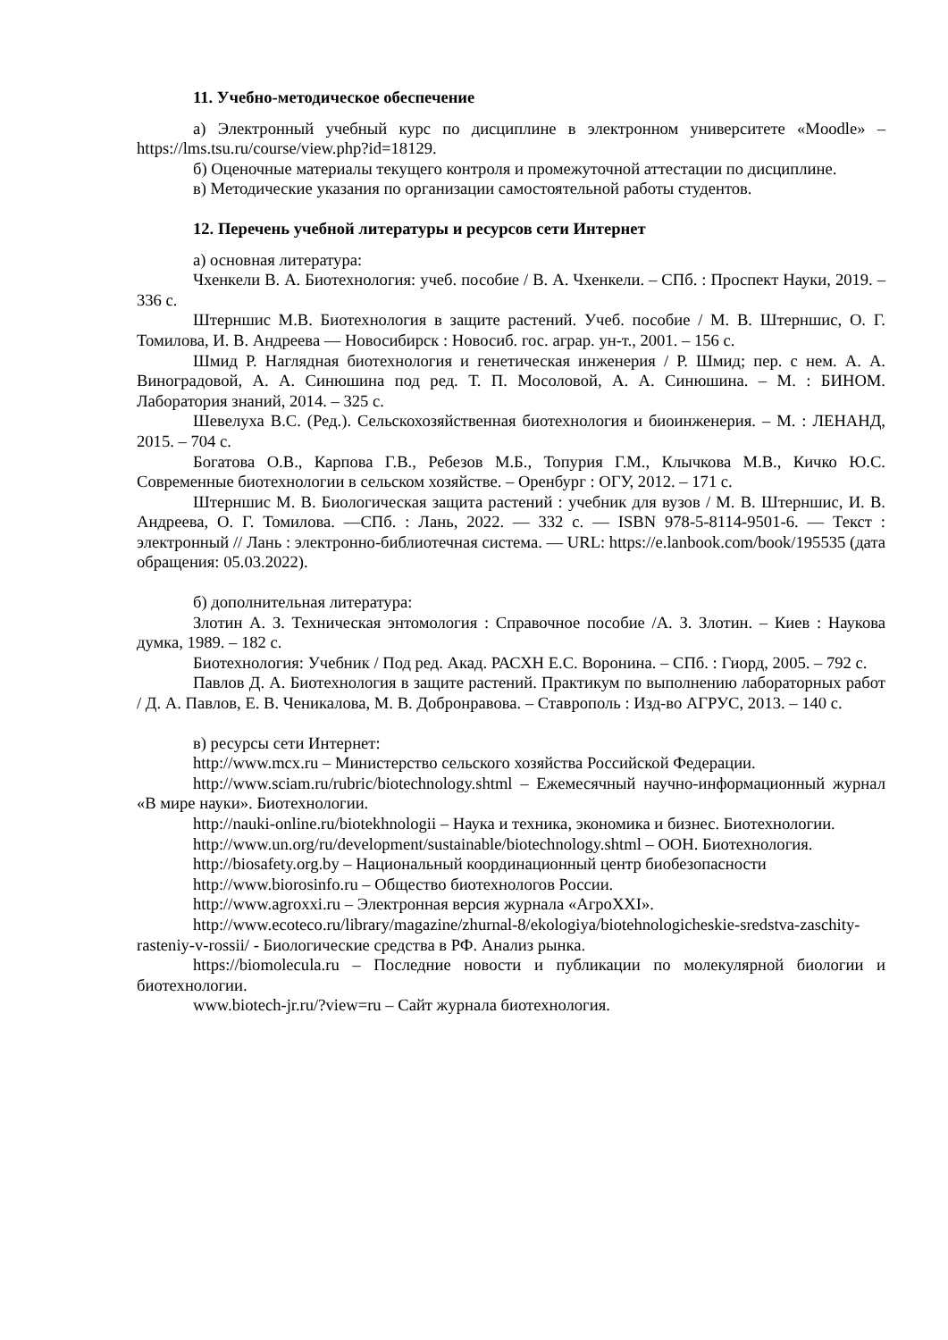11. Учебно-методическое обеспечение
а) Электронный учебный курс по дисциплине в электронном университете «Moodle» – https://lms.tsu.ru/course/view.php?id=18129.
б) Оценочные материалы текущего контроля и промежуточной аттестации по дисциплине.
в) Методические указания по организации самостоятельной работы студентов.
12. Перечень учебной литературы и ресурсов сети Интернет
а) основная литература:
Чхенкели В. А. Биотехнология: учеб. пособие / В. А. Чхенкели. – СПб. : Проспект Науки, 2019. – 336 с.
Штерншис М.В. Биотехнология в защите растений. Учеб. пособие / М. В. Штерншис, О. Г. Томилова, И. В. Андреева — Новосибирск : Новосиб. гос. аграр. ун-т., 2001. – 156 с.
Шмид Р. Наглядная биотехнология и генетическая инженерия / Р. Шмид; пер. с нем. А. А. Виноградовой, А. А. Синюшина под ред. Т. П. Мосоловой, А. А. Синюшина. – М. : БИНОМ. Лаборатория знаний, 2014. – 325 с.
Шевелуха В.С. (Ред.). Сельскохозяйственная биотехнология и биоинженерия. – М. : ЛЕНАНД, 2015. – 704 с.
Богатова О.В., Карпова Г.В., Ребезов М.Б., Топурия Г.М., Клычкова М.В., Кичко Ю.С. Современные биотехнологии в сельском хозяйстве. – Оренбург : ОГУ, 2012. – 171 с.
Штерншис М. В. Биологическая защита растений : учебник для вузов / М. В. Штерншис, И. В. Андреева, О. Г. Томилова. —СПб. : Лань, 2022. — 332 с. — ISBN 978-5-8114-9501-6. — Текст : электронный // Лань : электронно-библиотечная система. — URL: https://e.lanbook.com/book/195535 (дата обращения: 05.03.2022).
б) дополнительная литература:
Злотин А. З. Техническая энтомология : Справочное пособие /А. З. Злотин. – Киев : Наукова думка, 1989. – 182 с.
Биотехнология: Учебник / Под ред. Акад. РАСХН Е.С. Воронина. – СПб. : Гиорд, 2005. – 792 с.
Павлов Д. А. Биотехнология в защите растений. Практикум по выполнению лабораторных работ / Д. А. Павлов, Е. В. Ченикалова, М. В. Добронравова. – Ставрополь : Изд-во АГРУС, 2013. – 140 с.
в) ресурсы сети Интернет:
http://www.mcx.ru – Министерство сельского хозяйства Российской Федерации.
http://www.sciam.ru/rubric/biotechnology.shtml – Ежемесячный научно-информационный журнал «В мире науки». Биотехнологии.
http://nauki-online.ru/biotekhnologii – Наука и техника, экономика и бизнес. Биотехнологии.
http://www.un.org/ru/development/sustainable/biotechnology.shtml – ООН. Биотехнология.
http://biosafety.org.by – Национальный координационный центр биобезопасности
http://www.biorosinfo.ru – Общество биотехнологов России.
http://www.agroxxi.ru – Электронная версия журнала «АгроXXI».
http://www.ecoteco.ru/library/magazine/zhurnal-8/ekologiya/biotehnologicheskie-sredstva-zaschity-rasteniy-v-rossii/ - Биологические средства в РФ. Анализ рынка.
https://biomolecula.ru – Последние новости и публикации по молекулярной биологии и биотехнологии.
www.biotech-jr.ru/?view=ru – Сайт журнала биотехнология.